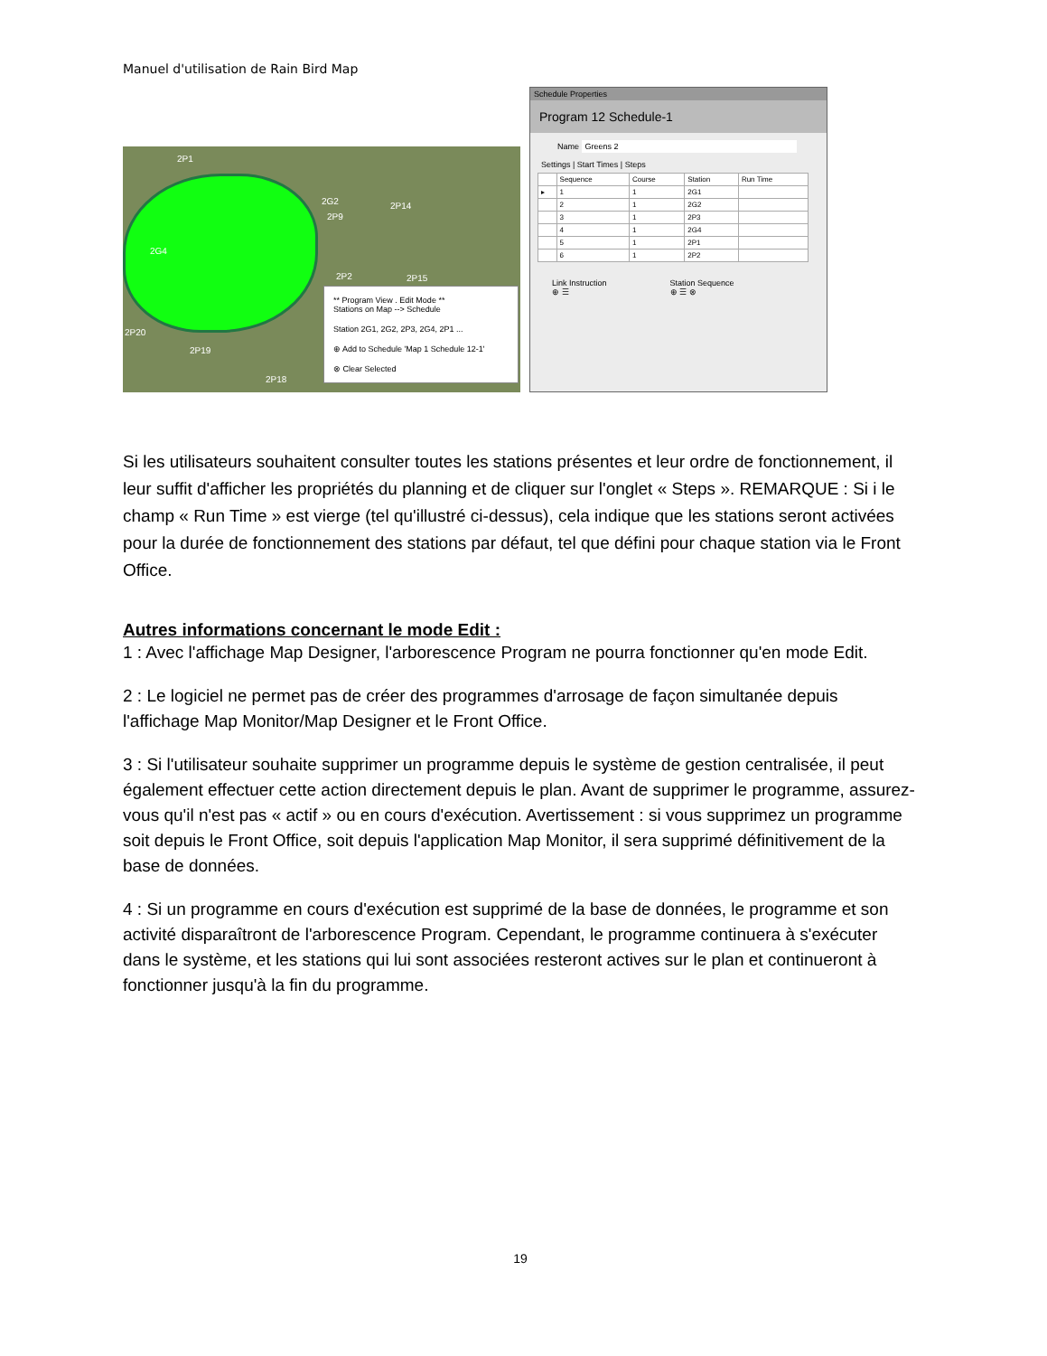Manuel d'utilisation de Rain Bird Map
2P1
2G2
2P9
2P14
2G4
2P2 2P15
2P20
2P19
2P18
** Program View . Edit Mode **
Stations on Map --> Schedule
Station 2G1, 2G2, 2P3, 2G4, 2P1 ...
⊕ Add to Schedule 'Map 1 Schedule 12-1'
⊗ Clear Selected
Schedule Properties
Program 12 Schedule-1
Name Greens 2
Settings | Start Times | Steps
| | Sequence | Course | Station | Run Time |
| --- | --- | --- | --- | --- |
| ▸ | 1 | 1 | 2G1 | |
| | 2 | 1 | 2G2 | |
| | 3 | 1 | 2P3 | |
| | 4 | 1 | 2G4 | |
| | 5 | 1 | 2P1 | |
| | 6 | 1 | 2P2 | |
Link Instruction
⊕ ☰
Station Sequence
⊕ ☰ ⊗
Si les utilisateurs souhaitent consulter toutes les stations présentes et leur ordre de fonctionnement, il leur suffit d'afficher les propriétés du planning et de cliquer sur l'onglet « Steps ». REMARQUE : Si i le champ « Run Time » est vierge (tel qu'illustré ci-dessus), cela indique que les stations seront activées pour la durée de fonctionnement des stations par défaut, tel que défini pour chaque station via le Front Office.
Autres informations concernant le mode Edit :
1 : Avec l'affichage Map Designer, l'arborescence Program ne pourra fonctionner qu'en mode Edit.
2 : Le logiciel ne permet pas de créer des programmes d'arrosage de façon simultanée depuis l'affichage Map Monitor/Map Designer et le Front Office.
3 : Si l'utilisateur souhaite supprimer un programme depuis le système de gestion centralisée, il peut également effectuer cette action directement depuis le plan. Avant de supprimer le programme, assurez-vous qu'il n'est pas « actif » ou en cours d'exécution. Avertissement : si vous supprimez un programme soit depuis le Front Office, soit depuis l'application Map Monitor, il sera supprimé définitivement de la base de données.
4 : Si un programme en cours d'exécution est supprimé de la base de données, le programme et son activité disparaîtront de l'arborescence Program. Cependant, le programme continuera à s'exécuter dans le système, et les stations qui lui sont associées resteront actives sur le plan et continueront à fonctionner jusqu'à la fin du programme.
19